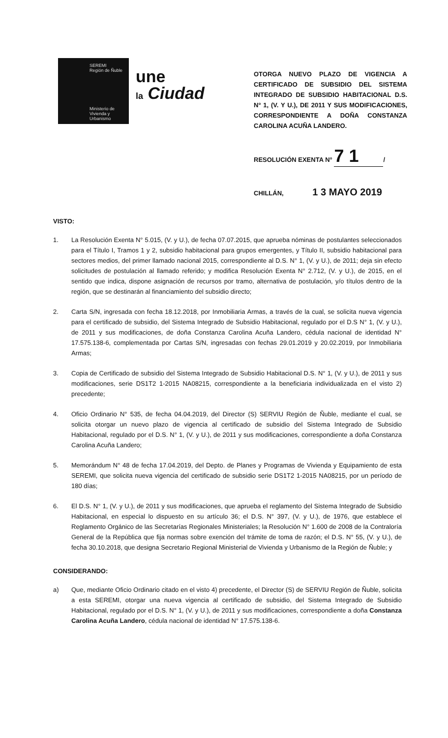SEREMI
Región de Ñuble
Ministerio de
Vivienda y
Urbanismo
une
la Ciudad
OTORGA NUEVO PLAZO DE VIGENCIA A CERTIFICADO DE SUBSIDIO DEL SISTEMA INTEGRADO DE SUBSIDIO HABITACIONAL D.S. N° 1, (V. Y U.), DE 2011 Y SUS MODIFICACIONES, CORRESPONDIENTE A DOÑA CONSTANZA CAROLINA ACUÑA LANDERO.
RESOLUCIÓN EXENTA N° 7 1 /
CHILLÁN, 1 3 MAYO 2019
VISTO:
1. La Resolución Exenta N° 5.015, (V. y U.), de fecha 07.07.2015, que aprueba nóminas de postulantes seleccionados para el Título I, Tramos 1 y 2, subsidio habitacional para grupos emergentes, y Título II, subsidio habitacional para sectores medios, del primer llamado nacional 2015, correspondiente al D.S. N° 1, (V. y U.), de 2011; deja sin efecto solicitudes de postulación al llamado referido; y modifica Resolución Exenta N° 2.712, (V. y U.), de 2015, en el sentido que indica, dispone asignación de recursos por tramo, alternativa de postulación, y/o títulos dentro de la región, que se destinarán al financiamiento del subsidio directo;
2. Carta S/N, ingresada con fecha 18.12.2018, por Inmobiliaria Armas, a través de la cual, se solicita nueva vigencia para el certificado de subsidio, del Sistema Integrado de Subsidio Habitacional, regulado por el D.S N° 1, (V. y U.), de 2011 y sus modificaciones, de doña Constanza Carolina Acuña Landero, cédula nacional de identidad N° 17.575.138-6, complementada por Cartas S/N, ingresadas con fechas 29.01.2019 y 20.02.2019, por Inmobiliaria Armas;
3. Copia de Certificado de subsidio del Sistema Integrado de Subsidio Habitacional D.S. N° 1, (V. y U.), de 2011 y sus modificaciones, serie DS1T2 1-2015 NA08215, correspondiente a la beneficiaria individualizada en el visto 2) precedente;
4. Oficio Ordinario N° 535, de fecha 04.04.2019, del Director (S) SERVIU Región de Ñuble, mediante el cual, se solicita otorgar un nuevo plazo de vigencia al certificado de subsidio del Sistema Integrado de Subsidio Habitacional, regulado por el D.S. N° 1, (V. y U.), de 2011 y sus modificaciones, correspondiente a doña Constanza Carolina Acuña Landero;
5. Memorándum N° 48 de fecha 17.04.2019, del Depto. de Planes y Programas de Vivienda y Equipamiento de esta SEREMI, que solicita nueva vigencia del certificado de subsidio serie DS1T2 1-2015 NA08215, por un período de 180 días;
6. El D.S. N° 1, (V. y U.), de 2011 y sus modificaciones, que aprueba el reglamento del Sistema Integrado de Subsidio Habitacional, en especial lo dispuesto en su artículo 36; el D.S. N° 397, (V. y U.), de 1976, que establece el Reglamento Orgánico de las Secretarías Regionales Ministeriales; la Resolución N° 1.600 de 2008 de la Contraloría General de la República que fija normas sobre exención del trámite de toma de razón; el D.S. N° 55, (V. y U.), de fecha 30.10.2018, que designa Secretario Regional Ministerial de Vivienda y Urbanismo de la Región de Ñuble; y
CONSIDERANDO:
a) Que, mediante Oficio Ordinario citado en el visto 4) precedente, el Director (S) de SERVIU Región de Ñuble, solicita a esta SEREMI, otorgar una nueva vigencia al certificado de subsidio, del Sistema Integrado de Subsidio Habitacional, regulado por el D.S. N° 1, (V. y U.), de 2011 y sus modificaciones, correspondiente a doña Constanza Carolina Acuña Landero, cédula nacional de identidad N° 17.575.138-6.